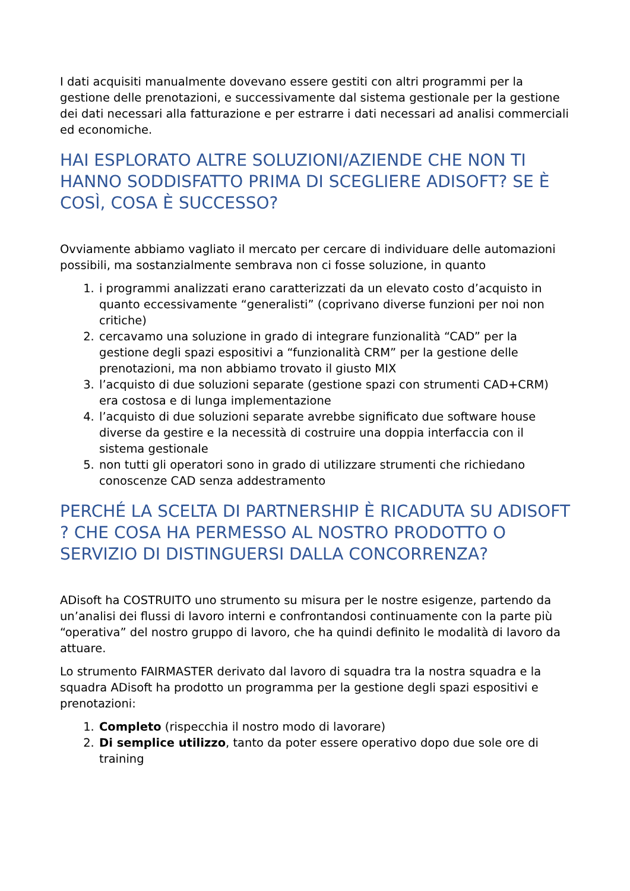I dati acquisiti manualmente dovevano essere gestiti con altri programmi per la gestione delle prenotazioni, e successivamente dal sistema gestionale per la gestione dei dati necessari alla fatturazione e per estrarre i dati necessari ad analisi commerciali ed economiche.
HAI ESPLORATO ALTRE SOLUZIONI/AZIENDE CHE NON TI HANNO SODDISFATTO PRIMA DI SCEGLIERE ADISOFT? SE È COSÌ, COSA È SUCCESSO?
Ovviamente abbiamo vagliato il mercato per cercare di individuare delle automazioni possibili, ma sostanzialmente sembrava non ci fosse soluzione, in quanto
1. i programmi analizzati erano caratterizzati da un elevato costo d’acquisto in quanto eccessivamente “generalisti” (coprivano diverse funzioni per noi non critiche)
2. cercavamo una soluzione in grado di integrare funzionalità “CAD” per la gestione degli spazi espositivi a “funzionalità CRM” per la gestione delle prenotazioni, ma non abbiamo trovato il giusto MIX
3. l’acquisto di due soluzioni separate (gestione spazi con strumenti CAD+CRM) era costosa e di lunga implementazione
4. l’acquisto di due soluzioni separate avrebbe significato due software house diverse da gestire e la necessità di costruire una doppia interfaccia con il sistema gestionale
5. non tutti gli operatori sono in grado di utilizzare strumenti che richiedano conoscenze CAD senza addestramento
PERCHÉ LA SCELTA DI PARTNERSHIP È RICADUTA SU ADISOFT ? CHE COSA HA PERMESSO AL NOSTRO PRODOTTO O SERVIZIO DI DISTINGUERSI DALLA CONCORRENZA?
ADisoft ha COSTRUITO uno strumento su misura per le nostre esigenze, partendo da un’analisi dei flussi di lavoro interni e confrontandosi continuamente con la parte più “operativa” del nostro gruppo di lavoro, che ha quindi definito le modalità di lavoro da attuare.
Lo strumento FAIRMASTER derivato dal lavoro di squadra tra la nostra squadra e la squadra ADisoft ha prodotto un programma per la gestione degli spazi espositivi e prenotazioni:
1. Completo (rispecchia il nostro modo di lavorare)
2. Di semplice utilizzo, tanto da poter essere operativo dopo due sole ore di training